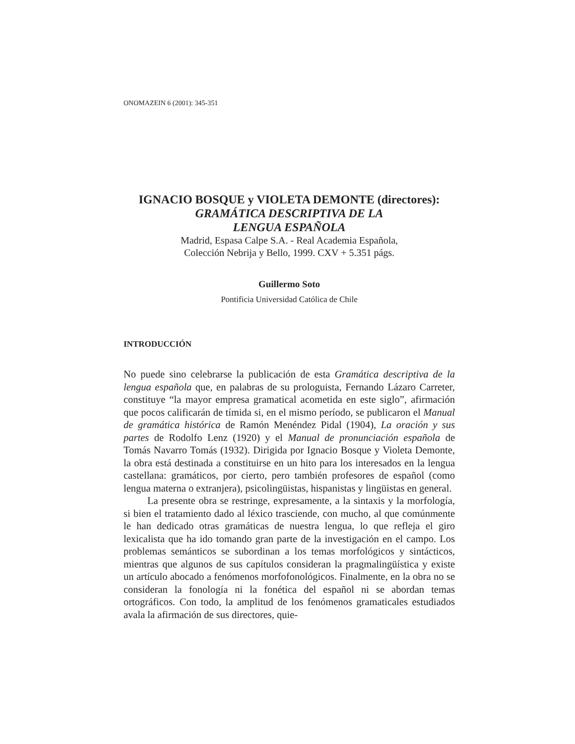ONOMAZEIN 6 (2001): 345-351
IGNACIO BOSQUE y VIOLETA DEMONTE (directores):
GRAMÁTICA DESCRIPTIVA DE LA
LENGUA ESPAÑOLA
Madrid, Espasa Calpe S.A. - Real Academia Española,
Colección Nebrija y Bello, 1999. CXV + 5.351 págs.
Guillermo Soto
Pontificia Universidad Católica de Chile
INTRODUCCIÓN
No puede sino celebrarse la publicación de esta Gramática descriptiva de la lengua española que, en palabras de su prologuista, Fernando Lázaro Carreter, constituye “la mayor empresa gramatical acometida en este siglo”, afirmación que pocos calificarán de tímida si, en el mismo período, se publicaron el Manual de gramática histórica de Ramón Menéndez Pidal (1904), La oración y sus partes de Rodolfo Lenz (1920) y el Manual de pronunciación española de Tomás Navarro Tomás (1932). Dirigida por Ignacio Bosque y Violeta Demonte, la obra está destinada a constituirse en un hito para los interesados en la lengua castellana: gramáticos, por cierto, pero también profesores de español (como lengua materna o extranjera), psicolingüistas, hispanistas y lingüistas en general.
La presente obra se restringe, expresamente, a la sintaxis y la morfología, si bien el tratamiento dado al léxico trasciende, con mucho, al que comúnmente le han dedicado otras gramáticas de nuestra lengua, lo que refleja el giro lexicalista que ha ido tomando gran parte de la investigación en el campo. Los problemas semánticos se subordinan a los temas morfológicos y sintácticos, mientras que algunos de sus capítulos consideran la pragmalingüística y existe un artículo abocado a fenómenos morfofonológicos. Finalmente, en la obra no se consideran la fonología ni la fonética del español ni se abordan temas ortográficos. Con todo, la amplitud de los fenómenos gramaticales estudiados avala la afirmación de sus directores, quie-